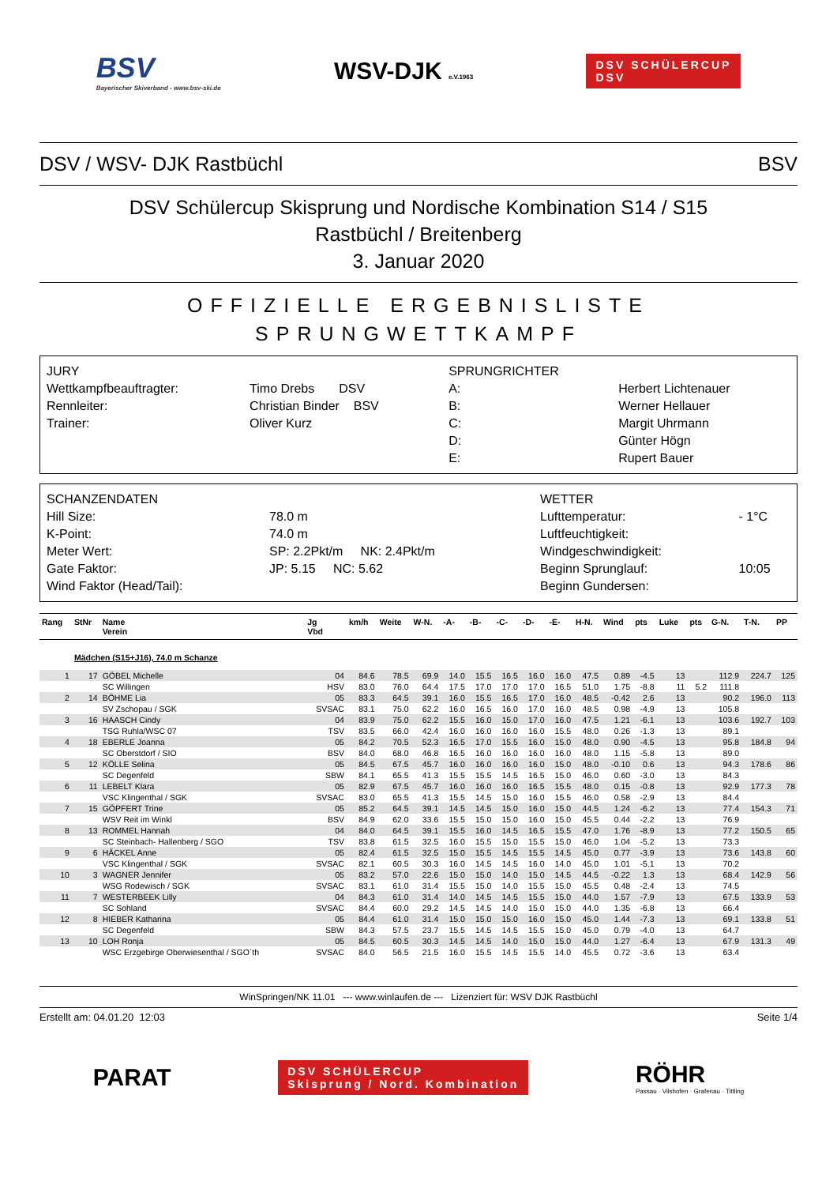BSV
Bayerischer Skiverband - www.bsv-ski.de
WSV-DJK e.V.1963
DSV SCHÜLERCUP
DSV
DSV / WSV- DJK Rastbüchl BSV
DSV Schülercup Skisprung und Nordische Kombination S14 / S15
Rastbüchl / Breitenberg
3. Januar 2020
OFFIZIELLE ERGEBNISLISTE
SPRUNGWETTKAMPF
| JURY | | SPRUNGRICHTER | |
| Wettkampfbeauftragter: | Timo Drebs DSV | A: | Herbert Lichtenauer |
| Rennleiter: | Christian Binder BSV | B: | Werner Hellauer |
| Trainer: | Oliver Kurz | C: | Margit Uhrmann |
| | | D: | Günter Högn |
| | | E: | Rupert Bauer |
| SCHANZENDATEN | | WETTER | |
| Hill Size: | 78.0 m | Lufttemperatur: | - 1°C |
| K-Point: | 74.0 m | Luftfeuchtigkeit: | |
| Meter Wert: | SP: 2.2Pkt/m NK: 2.4Pkt/m | Windgeschwindigkeit: | |
| Gate Faktor: | JP: 5.15 NC: 5.62 | Beginn Sprunglauf: | 10:05 |
| Wind Faktor (Head/Tail): | | Beginn Gundersen: | |
| Rang | StNr | Name Verein | Jg Vbd | km/h | Weite | W-N. | -A- | -B- | -C- | -D- | -E- | H-N. | Wind | pts | Luke | pts | G-N. | T-N. | PP |
| --- | --- | --- | --- | --- | --- | --- | --- | --- | --- | --- | --- | --- | --- | --- | --- | --- | --- | --- | --- |
| | Mädchen (S15+J16), 74.0 m Schanze | | | | | | | | | | | | | | | | | | |
| 1 | 17 | GÖBEL Michelle | 04 | 84.6 | 78.5 | 69.9 | 14.0 | 15.5 | 16.5 | 16.0 | 16.0 | 47.5 | 0.89 | -4.5 | 13 | | 112.9 | 224.7 | 125 |
| | | SC Willingen | HSV | 83.0 | 76.0 | 64.4 | 17.5 | 17.0 | 17.0 | 17.0 | 16.5 | 51.0 | 1.75 | -8.8 | 11 | 5.2 | 111.8 | | |
| 2 | 14 | BÖHME Lia | 05 | 83.3 | 64.5 | 39.1 | 16.0 | 15.5 | 16.5 | 17.0 | 16.0 | 48.5 | -0.42 | 2.6 | 13 | | 90.2 | 196.0 | 113 |
| | | SV Zschopau / SGK | SVSAC | 83.1 | 75.0 | 62.2 | 16.0 | 16.5 | 16.0 | 17.0 | 16.0 | 48.5 | 0.98 | -4.9 | 13 | | 105.8 | | |
| 3 | 16 | HAASCH Cindy | 04 | 83.9 | 75.0 | 62.2 | 15.5 | 16.0 | 15.0 | 17.0 | 16.0 | 47.5 | 1.21 | -6.1 | 13 | | 103.6 | 192.7 | 103 |
| | | TSG Ruhla/WSC 07 | TSV | 83.5 | 66.0 | 42.4 | 16.0 | 16.0 | 16.0 | 16.0 | 15.5 | 48.0 | 0.26 | -1.3 | 13 | | 89.1 | | |
| 4 | 18 | EBERLE Joanna | 05 | 84.2 | 70.5 | 52.3 | 16.5 | 17.0 | 15.5 | 16.0 | 15.0 | 48.0 | 0.90 | -4.5 | 13 | | 95.8 | 184.8 | 94 |
| | | SC Oberstdorf / SIO | BSV | 84.0 | 68.0 | 46.8 | 16.5 | 16.0 | 16.0 | 16.0 | 16.0 | 48.0 | 1.15 | -5.8 | 13 | | 89.0 | | |
| 5 | 12 | KÖLLE Selina | 05 | 84.5 | 67.5 | 45.7 | 16.0 | 16.0 | 16.0 | 16.0 | 15.0 | 48.0 | -0.10 | 0.6 | 13 | | 94.3 | 178.6 | 86 |
| | | SC Degenfeld | SBW | 84.1 | 65.5 | 41.3 | 15.5 | 15.5 | 14.5 | 16.5 | 15.0 | 46.0 | 0.60 | -3.0 | 13 | | 84.3 | | |
| 6 | 11 | LEBELT Klara | 05 | 82.9 | 67.5 | 45.7 | 16.0 | 16.0 | 16.0 | 16.5 | 15.5 | 48.0 | 0.15 | -0.8 | 13 | | 92.9 | 177.3 | 78 |
| | | VSC Klingenthal / SGK | SVSAC | 83.0 | 65.5 | 41.3 | 15.5 | 14.5 | 15.0 | 16.0 | 15.5 | 46.0 | 0.58 | -2.9 | 13 | | 84.4 | | |
| 7 | 15 | GÖPFERT Trine | 05 | 85.2 | 64.5 | 39.1 | 14.5 | 14.5 | 15.0 | 16.0 | 15.0 | 44.5 | 1.24 | -6.2 | 13 | | 77.4 | 154.3 | 71 |
| | | WSV Reit im Winkl | BSV | 84.9 | 62.0 | 33.6 | 15.5 | 15.0 | 15.0 | 16.0 | 15.0 | 45.5 | 0.44 | -2.2 | 13 | | 76.9 | | |
| 8 | 13 | ROMMEL Hannah | 04 | 84.0 | 64.5 | 39.1 | 15.5 | 16.0 | 14.5 | 16.5 | 15.5 | 47.0 | 1.76 | -8.9 | 13 | | 77.2 | 150.5 | 65 |
| | | SC Steinbach- Hallenberg / SGO | TSV | 83.8 | 61.5 | 32.5 | 16.0 | 15.5 | 15.0 | 15.5 | 15.0 | 46.0 | 1.04 | -5.2 | 13 | | 73.3 | | |
| 9 | 6 | HÄCKEL Anne | 05 | 82.4 | 61.5 | 32.5 | 15.0 | 15.5 | 14.5 | 15.5 | 14.5 | 45.0 | 0.77 | -3.9 | 13 | | 73.6 | 143.8 | 60 |
| | | VSC Klingenthal / SGK | SVSAC | 82.1 | 60.5 | 30.3 | 16.0 | 14.5 | 14.5 | 16.0 | 14.0 | 45.0 | 1.01 | -5.1 | 13 | | 70.2 | | |
| 10 | 3 | WAGNER Jennifer | 05 | 83.2 | 57.0 | 22.6 | 15.0 | 15.0 | 14.0 | 15.0 | 14.5 | 44.5 | -0.22 | 1.3 | 13 | | 68.4 | 142.9 | 56 |
| | | WSG Rodewisch / SGK | SVSAC | 83.1 | 61.0 | 31.4 | 15.5 | 15.0 | 14.0 | 15.5 | 15.0 | 45.5 | 0.48 | -2.4 | 13 | | 74.5 | | |
| 11 | 7 | WESTERBEEK Lilly | 04 | 84.3 | 61.0 | 31.4 | 14.0 | 14.5 | 14.5 | 15.5 | 15.0 | 44.0 | 1.57 | -7.9 | 13 | | 67.5 | 133.9 | 53 |
| | | SC Sohland | SVSAC | 84.4 | 60.0 | 29.2 | 14.5 | 14.5 | 14.0 | 15.0 | 15.0 | 44.0 | 1.35 | -6.8 | 13 | | 66.4 | | |
| 12 | 8 | HIEBER Katharina | 05 | 84.4 | 61.0 | 31.4 | 15.0 | 15.0 | 15.0 | 16.0 | 15.0 | 45.0 | 1.44 | -7.3 | 13 | | 69.1 | 133.8 | 51 |
| | | SC Degenfeld | SBW | 84.3 | 57.5 | 23.7 | 15.5 | 14.5 | 14.5 | 15.5 | 15.0 | 45.0 | 0.79 | -4.0 | 13 | | 64.7 | | |
| 13 | 10 | LOH Ronja | 05 | 84.5 | 60.5 | 30.3 | 14.5 | 14.5 | 14.0 | 15.0 | 15.0 | 44.0 | 1.27 | -6.4 | 13 | | 67.9 | 131.3 | 49 |
| | | WSC Erzgebirge Oberwiesenthal / SGO`th | SVSAC | 84.0 | 56.5 | 21.5 | 16.0 | 15.5 | 14.5 | 15.5 | 14.0 | 45.5 | 0.72 | -3.6 | 13 | | 63.4 | | |
WinSpringen/NK 11.01 --- www.winlaufen.de --- Lizenziert für: WSV DJK Rastbüchl
Erstellt am: 04.01.20 12:03 Seite 1/4
PARAT
DSV SCHÜLERCUP
Skisprung / Nord. Kombination
RÖHR
Passau · Vilshofen · Grafenau · Tittling